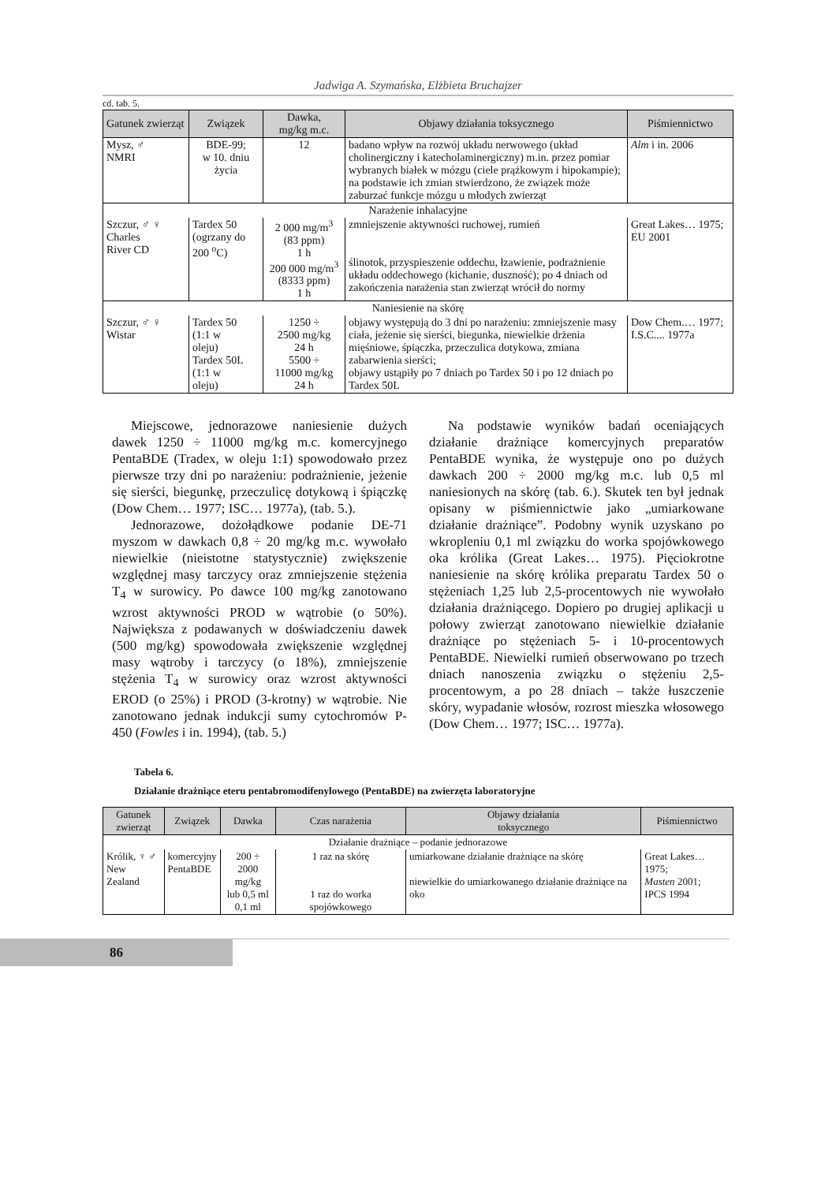Jadwiga A. Szymańska, Elżbieta Bruchajzer
cd. tab. 5.
| Gatunek zwierząt | Związek | Dawka, mg/kg m.c. | Objawy działania toksycznego | Piśmiennictwo |
| --- | --- | --- | --- | --- |
| Mysz, ♂ NMRI | BDE-99; w 10. dniu życia | 12 | badano wpływ na rozwój układu nerwowego (układ cholinergiczny i katecholaminergiczny) m.in. przez pomiar wybranych białek w mózgu (ciele prążkowym i hipokampie); na podstawie ich zmian stwierdzono, że związek może zaburzać funkcje mózgu u młodych zwierząt | Alm i in. 2006 |
| Narażenie inhalacyjne | | | | |
| Szczur, ♂ ♀ Charles River CD | Tardex 50 (ogrzany do 200 <sup>o</sup>C) | 2 000 mg/m<sup>3</sup> (83 ppm) 1 h 200 000 mg/m<sup>3</sup> (8333 ppm) 1 h | zmniejszenie aktywności ruchowej, rumień ślinotok, przyspieszenie oddechu, łzawienie, podrażnienie układu oddechowego (kichanie, duszność); po 4 dniach od zakończenia narażenia stan zwierząt wrócił do normy | Great Lakes… 1975; EU 2001 |
| Naniesienie na skórę | | | | |
| Szczur, ♂ ♀ Wistar | Tardex 50 (1:1 w oleju) Tardex 50L (1:1 w oleju) | 1250 ÷ 2500 mg/kg 24 h 5500 ÷ 11000 mg/kg 24 h | objawy występują do 3 dni po narażeniu: zmniejszenie masy ciała, jeżenie się sierści, biegunka, niewielkie drżenia mięśniowe, śpiączka, przeczulica dotykowa, zmiana zabarwienia sierści; objawy ustąpiły po 7 dniach po Tardex 50 i po 12 dniach po Tardex 50L | Dow Chem.… 1977; I.S.C.... 1977a |
Miejscowe, jednorazowe naniesienie dużych dawek 1250 ÷ 11000 mg/kg m.c. komercyjnego PentaBDE (Tradex, w oleju 1:1) spowodowało przez pierwsze trzy dni po narażeniu: podrażnienie, jeżenie się sierści, biegunkę, przeczulicę dotykową i śpiączkę (Dow Chem… 1977; ISC… 1977a), (tab. 5.).
Jednorazowe, dożołądkowe podanie DE-71 myszom w dawkach 0,8 ÷ 20 mg/kg m.c. wywołało niewielkie (nieistotne statystycznie) zwiększenie względnej masy tarczycy oraz zmniejszenie stężenia T<sub>4</sub> w surowicy. Po dawce 100 mg/kg zanotowano wzrost aktywności PROD w wątrobie (o 50%). Największa z podawanych w doświadczeniu dawek (500 mg/kg) spowodowała zwiększenie względnej masy wątroby i tarczycy (o 18%), zmniejszenie stężenia T<sub>4</sub> w surowicy oraz wzrost aktywności EROD (o 25%) i PROD (3-krotny) w wątrobie. Nie zanotowano jednak indukcji sumy cytochromów P-450 (Fowles i in. 1994), (tab. 5.)
Na podstawie wyników badań oceniających działanie drażniące komercyjnych preparatów PentaBDE wynika, że występuje ono po dużych dawkach 200 ÷ 2000 mg/kg m.c. lub 0,5 ml naniesionych na skórę (tab. 6.). Skutek ten był jednak opisany w piśmiennictwie jako „umiarkowane działanie drażniące”. Podobny wynik uzyskano po wkropleniu 0,1 ml związku do worka spojówkowego oka królika (Great Lakes… 1975). Pięciokrotne naniesienie na skórę królika preparatu Tardex 50 o stężeniach 1,25 lub 2,5-procentowych nie wywołało działania drażniącego. Dopiero po drugiej aplikacji u połowy zwierząt zanotowano niewielkie działanie drażniące po stężeniach 5- i 10-procentowych PentaBDE. Niewielki rumień obserwowano po trzech dniach nanoszenia związku o stężeniu 2,5-procentowym, a po 28 dniach – także łuszczenie skóry, wypadanie włosów, rozrost mieszka włosowego (Dow Chem… 1977; ISC… 1977a).
Tabela 6.
Działanie drażniące eteru pentabromodifenylowego (PentaBDE) na zwierzęta laboratoryjne
| Gatunek zwierząt | Związek | Dawka | Czas narażenia | Objawy działania toksycznego | Piśmiennictwo |
| --- | --- | --- | --- | --- | --- |
| Działanie drażniące – podanie jednorazowe | | | | | |
| Królik, ♀ ♂ New Zealand | komercyjny PentaBDE | 200 ÷ 2000 mg/kg lub 0,5 ml 0,1 ml | 1 raz na skórę 1 raz do worka spojówkowego | umiarkowane działanie drażniące na skórę niewielkie do umiarkowanego działanie drażniące na oko | Great Lakes… 1975; Masten 2001; IPCS 1994 |
86